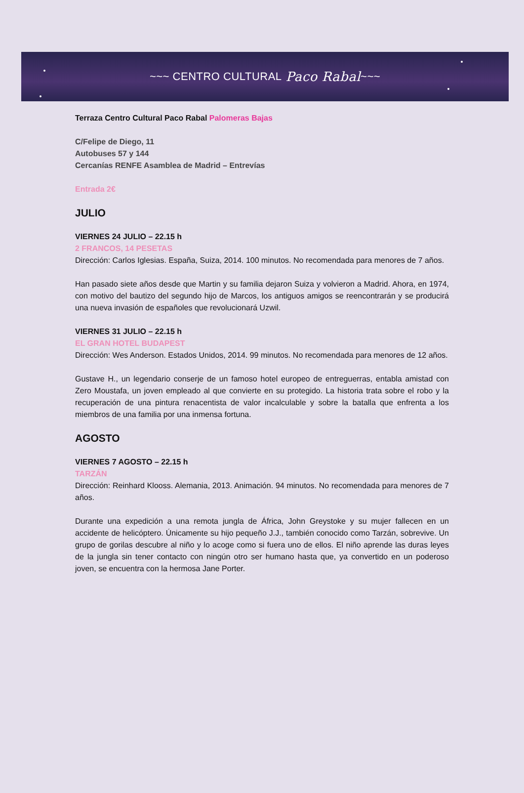~~~ CENTRO CULTURAL Paco Rabal ~~~
Terraza Centro Cultural Paco Rabal Palomeras Bajas
C/Felipe de Diego, 11
Autobuses 57 y 144
Cercanías RENFE Asamblea de Madrid – Entrevías
Entrada 2€
JULIO
VIERNES 24 JULIO – 22.15 h
2 FRANCOS, 14 PESETAS
Dirección: Carlos Iglesias. España, Suiza, 2014. 100 minutos. No recomendada para menores de 7 años.
Han pasado siete años desde que Martin y su familia dejaron Suiza y volvieron a Madrid. Ahora, en 1974, con motivo del bautizo del segundo hijo de Marcos, los antiguos amigos se reencontrarán y se producirá una nueva invasión de españoles que revolucionará Uzwil.
VIERNES 31 JULIO – 22.15 h
EL GRAN HOTEL BUDAPEST
Dirección: Wes Anderson. Estados Unidos, 2014. 99 minutos. No recomendada para menores de 12 años.
Gustave H., un legendario conserje de un famoso hotel europeo de entreguerras, entabla amistad con Zero Moustafa, un joven empleado al que convierte en su protegido. La historia trata sobre el robo y la recuperación de una pintura renacentista de valor incalculable y sobre la batalla que enfrenta a los miembros de una familia por una inmensa fortuna.
AGOSTO
VIERNES 7 AGOSTO – 22.15 h
TARZÁN
Dirección: Reinhard Klooss. Alemania, 2013. Animación. 94 minutos. No recomendada para menores de 7 años.
Durante una expedición a una remota jungla de África, John Greystoke y su mujer fallecen en un accidente de helicóptero. Únicamente su hijo pequeño J.J., también conocido como Tarzán, sobrevive. Un grupo de gorilas descubre al niño y lo acoge como si fuera uno de ellos. El niño aprende las duras leyes de la jungla sin tener contacto con ningún otro ser humano hasta que, ya convertido en un poderoso joven, se encuentra con la hermosa Jane Porter.